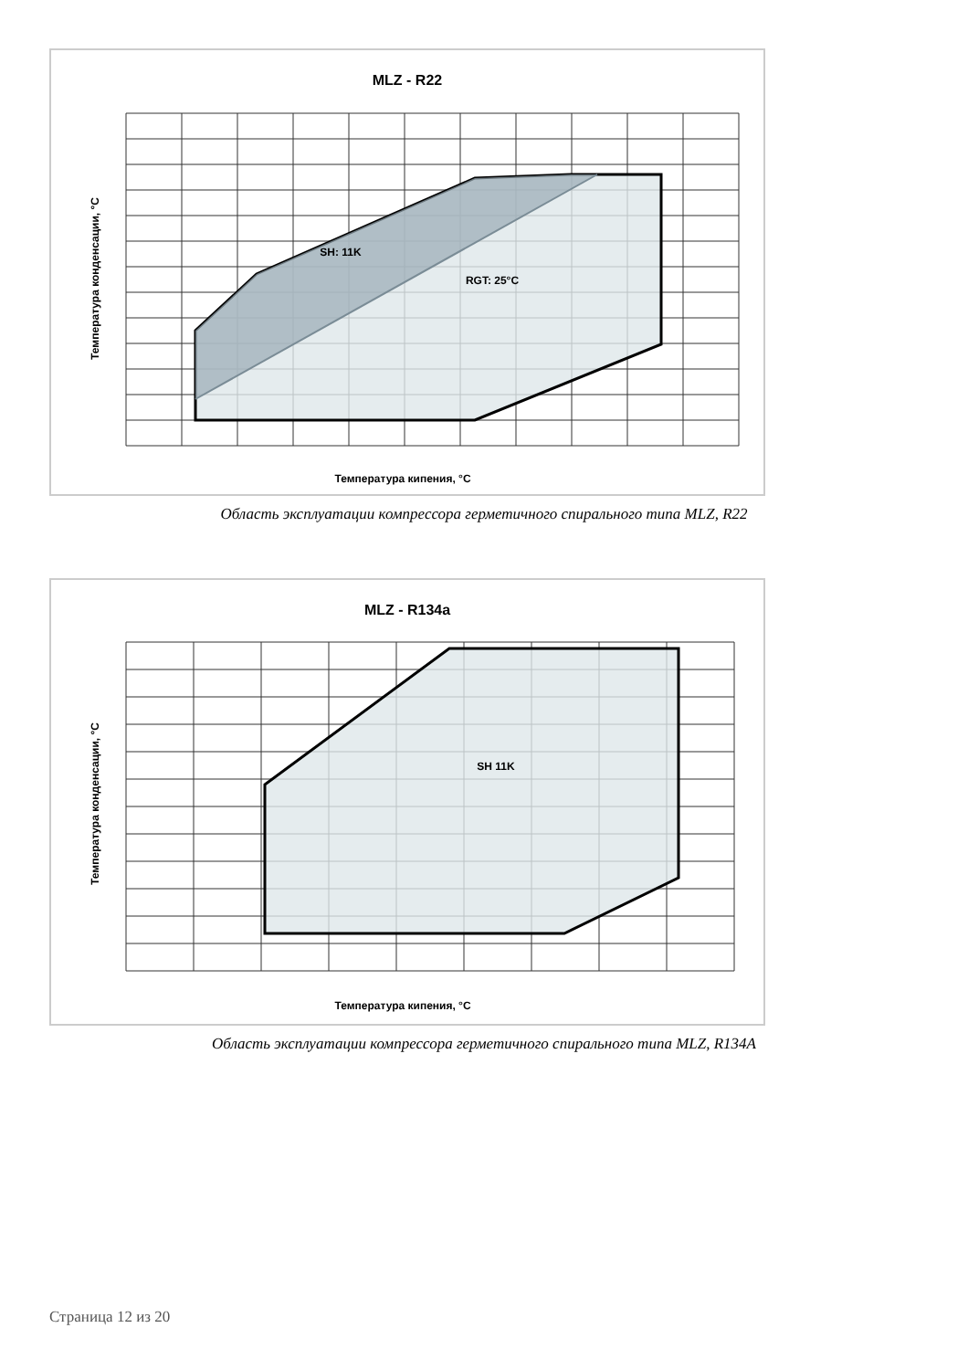MLZ - R22
SH: 11K
RGT: 25°C
Температура кипения, °C
Температура конденсации, °C
Область эксплуатации компрессора герметичного спирального типа MLZ, R22
MLZ - R134a
SH 11K
Температура кипения, °C
Температура конденсации, °C
Область эксплуатации компрессора герметичного спирального типа MLZ, R134A
Страница 12 из 20